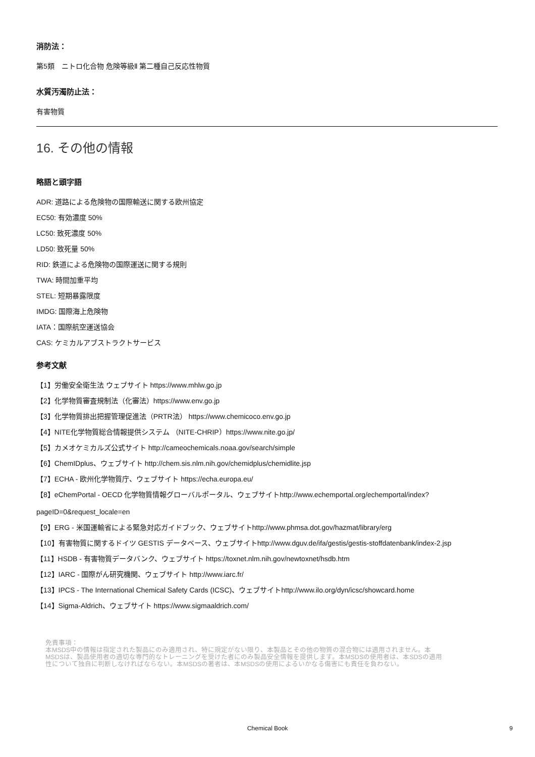消防法：
第5類　ニトロ化合物 危険等級Ⅱ 第二種自己反応性物質
水質汚濁防止法：
有害物質
16. その他の情報
略語と頭字語
ADR: 道路による危険物の国際輸送に関する欧州協定
EC50: 有効濃度 50%
LC50: 致死濃度 50%
LD50: 致死量 50%
RID: 鉄道による危険物の国際運送に関する規則
TWA: 時間加重平均
STEL: 短期暴露限度
IMDG: 国際海上危険物
IATA：国際航空運送協会
CAS: ケミカルアブストラクトサービス
参考文献
【1】労働安全衛生法 ウェブサイト https://www.mhlw.go.jp
【2】化学物質審査規制法（化審法）https://www.env.go.jp
【3】化学物質排出把握管理促進法（PRTR法） https://www.chemicoco.env.go.jp
【4】NITE化学物質総合情報提供システム （NITE-CHRIP）https://www.nite.go.jp/
【5】カメオケミカルズ公式サイト http://cameochemicals.noaa.gov/search/simple
【6】ChemIDplus、ウェブサイト http://chem.sis.nlm.nih.gov/chemidplus/chemidlite.jsp
【7】ECHA - 欧州化学物質庁、ウェブサイト https://echa.europa.eu/
【8】eChemPortal - OECD 化学物質情報グローバルポータル、ウェブサイトhttp://www.echemportal.org/echemportal/index?
pageID=0&request_locale=en
【9】ERG - 米国運輸省による緊急対応ガイドブック、ウェブサイトhttp://www.phmsa.dot.gov/hazmat/library/erg
【10】有害物質に関するドイツ GESTIS データベース、ウェブサイトhttp://www.dguv.de/ifa/gestis/gestis-stoffdatenbank/index-2.jsp
【11】HSDB - 有害物質データバンク、ウェブサイト https://toxnet.nlm.nih.gov/newtoxnet/hsdb.htm
【12】IARC - 国際がん研究機関、ウェブサイト http://www.iarc.fr/
【13】IPCS - The International Chemical Safety Cards (ICSC)、ウェブサイトhttp://www.ilo.org/dyn/icsc/showcard.home
【14】Sigma-Aldrich、ウェブサイト https://www.sigmaaldrich.com/
免責事項：
本MSDS中の情報は指定された製品にのみ適用され、特に規定がない限り、本製品とその他の物質の混合物には適用されません。本
MSDSは、製品使用者の適切な専門的なトレーニングを受けた者にのみ製品安全情報を提供します。本MSDSの使用者は、本SDSの適用
性について独自に判断しなければならない。本MSDSの著者は、本MSDSの使用によるいかなる傷害にも責任を負わない。
Chemical Book 9